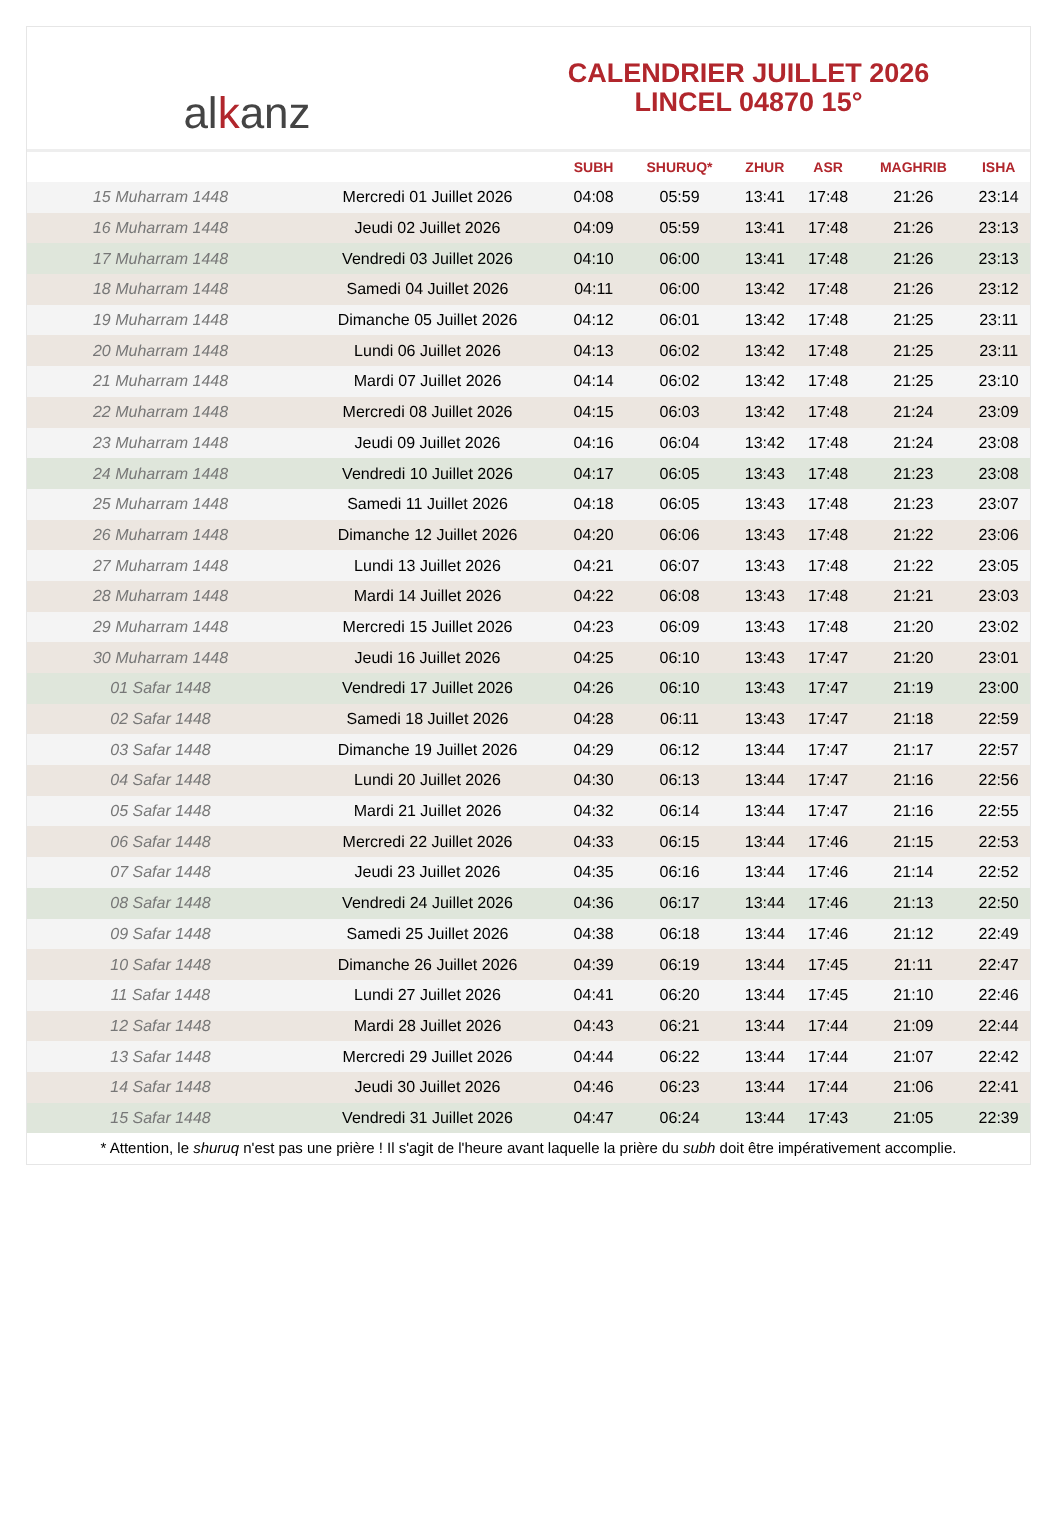alkanz
CALENDRIER JUILLET 2026
LINCEL 04870 15°
| | | SUBH | SHURUQ* | ZHUR | ASR | MAGHRIB | ISHA |
| --- | --- | --- | --- | --- | --- | --- | --- |
| 15 Muharram 1448 | Mercredi 01 Juillet 2026 | 04:08 | 05:59 | 13:41 | 17:48 | 21:26 | 23:14 |
| 16 Muharram 1448 | Jeudi 02 Juillet 2026 | 04:09 | 05:59 | 13:41 | 17:48 | 21:26 | 23:13 |
| 17 Muharram 1448 | Vendredi 03 Juillet 2026 | 04:10 | 06:00 | 13:41 | 17:48 | 21:26 | 23:13 |
| 18 Muharram 1448 | Samedi 04 Juillet 2026 | 04:11 | 06:00 | 13:42 | 17:48 | 21:26 | 23:12 |
| 19 Muharram 1448 | Dimanche 05 Juillet 2026 | 04:12 | 06:01 | 13:42 | 17:48 | 21:25 | 23:11 |
| 20 Muharram 1448 | Lundi 06 Juillet 2026 | 04:13 | 06:02 | 13:42 | 17:48 | 21:25 | 23:11 |
| 21 Muharram 1448 | Mardi 07 Juillet 2026 | 04:14 | 06:02 | 13:42 | 17:48 | 21:25 | 23:10 |
| 22 Muharram 1448 | Mercredi 08 Juillet 2026 | 04:15 | 06:03 | 13:42 | 17:48 | 21:24 | 23:09 |
| 23 Muharram 1448 | Jeudi 09 Juillet 2026 | 04:16 | 06:04 | 13:42 | 17:48 | 21:24 | 23:08 |
| 24 Muharram 1448 | Vendredi 10 Juillet 2026 | 04:17 | 06:05 | 13:43 | 17:48 | 21:23 | 23:08 |
| 25 Muharram 1448 | Samedi 11 Juillet 2026 | 04:18 | 06:05 | 13:43 | 17:48 | 21:23 | 23:07 |
| 26 Muharram 1448 | Dimanche 12 Juillet 2026 | 04:20 | 06:06 | 13:43 | 17:48 | 21:22 | 23:06 |
| 27 Muharram 1448 | Lundi 13 Juillet 2026 | 04:21 | 06:07 | 13:43 | 17:48 | 21:22 | 23:05 |
| 28 Muharram 1448 | Mardi 14 Juillet 2026 | 04:22 | 06:08 | 13:43 | 17:48 | 21:21 | 23:03 |
| 29 Muharram 1448 | Mercredi 15 Juillet 2026 | 04:23 | 06:09 | 13:43 | 17:48 | 21:20 | 23:02 |
| 30 Muharram 1448 | Jeudi 16 Juillet 2026 | 04:25 | 06:10 | 13:43 | 17:47 | 21:20 | 23:01 |
| 01 Safar 1448 | Vendredi 17 Juillet 2026 | 04:26 | 06:10 | 13:43 | 17:47 | 21:19 | 23:00 |
| 02 Safar 1448 | Samedi 18 Juillet 2026 | 04:28 | 06:11 | 13:43 | 17:47 | 21:18 | 22:59 |
| 03 Safar 1448 | Dimanche 19 Juillet 2026 | 04:29 | 06:12 | 13:44 | 17:47 | 21:17 | 22:57 |
| 04 Safar 1448 | Lundi 20 Juillet 2026 | 04:30 | 06:13 | 13:44 | 17:47 | 21:16 | 22:56 |
| 05 Safar 1448 | Mardi 21 Juillet 2026 | 04:32 | 06:14 | 13:44 | 17:47 | 21:16 | 22:55 |
| 06 Safar 1448 | Mercredi 22 Juillet 2026 | 04:33 | 06:15 | 13:44 | 17:46 | 21:15 | 22:53 |
| 07 Safar 1448 | Jeudi 23 Juillet 2026 | 04:35 | 06:16 | 13:44 | 17:46 | 21:14 | 22:52 |
| 08 Safar 1448 | Vendredi 24 Juillet 2026 | 04:36 | 06:17 | 13:44 | 17:46 | 21:13 | 22:50 |
| 09 Safar 1448 | Samedi 25 Juillet 2026 | 04:38 | 06:18 | 13:44 | 17:46 | 21:12 | 22:49 |
| 10 Safar 1448 | Dimanche 26 Juillet 2026 | 04:39 | 06:19 | 13:44 | 17:45 | 21:11 | 22:47 |
| 11 Safar 1448 | Lundi 27 Juillet 2026 | 04:41 | 06:20 | 13:44 | 17:45 | 21:10 | 22:46 |
| 12 Safar 1448 | Mardi 28 Juillet 2026 | 04:43 | 06:21 | 13:44 | 17:44 | 21:09 | 22:44 |
| 13 Safar 1448 | Mercredi 29 Juillet 2026 | 04:44 | 06:22 | 13:44 | 17:44 | 21:07 | 22:42 |
| 14 Safar 1448 | Jeudi 30 Juillet 2026 | 04:46 | 06:23 | 13:44 | 17:44 | 21:06 | 22:41 |
| 15 Safar 1448 | Vendredi 31 Juillet 2026 | 04:47 | 06:24 | 13:44 | 17:43 | 21:05 | 22:39 |
* Attention, le shuruq n'est pas une prière ! Il s'agit de l'heure avant laquelle la prière du subh doit être impérativement accomplie.